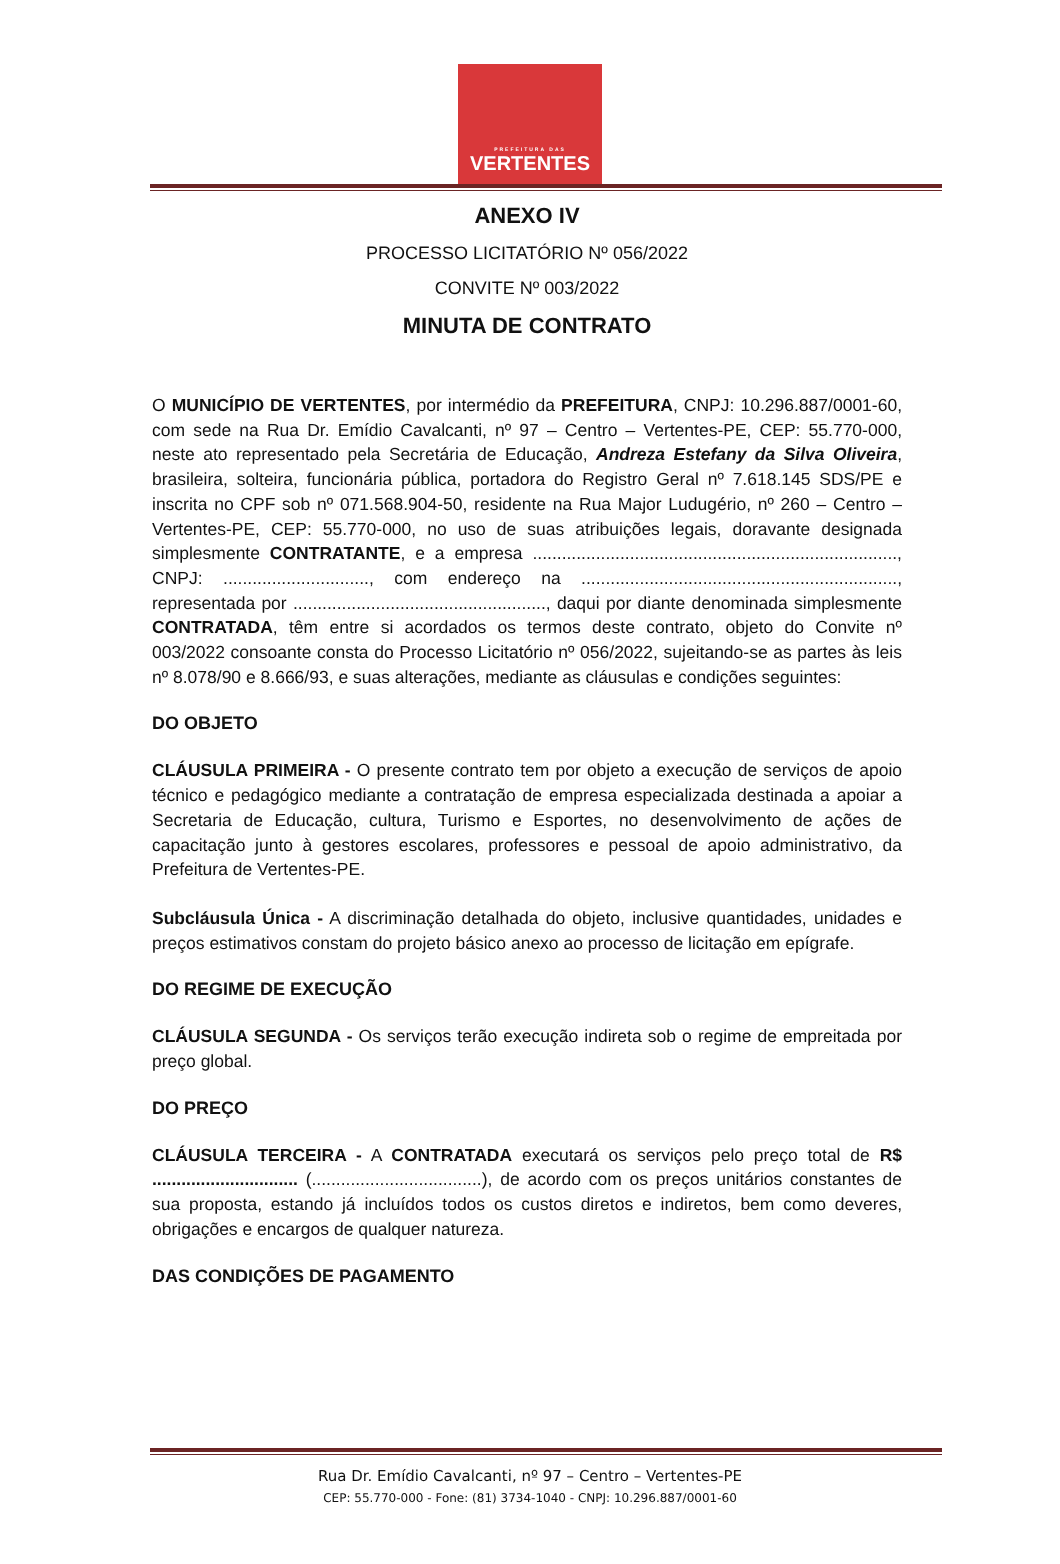PREFEITURA DAS
VERTENTES
ANEXO IV
PROCESSO LICITATÓRIO Nº 056/2022
CONVITE Nº 003/2022
MINUTA DE CONTRATO
O MUNICÍPIO DE VERTENTES, por intermédio da PREFEITURA, CNPJ: 10.296.887/0001-60, com sede na Rua Dr. Emídio Cavalcanti, nº 97 – Centro – Vertentes-PE, CEP: 55.770-000, neste ato representado pela Secretária de Educação, Andreza Estefany da Silva Oliveira, brasileira, solteira, funcionária pública, portadora do Registro Geral nº 7.618.145 SDS/PE e inscrita no CPF sob nº 071.568.904-50, residente na Rua Major Ludugério, nº 260 – Centro – Vertentes-PE, CEP: 55.770-000, no uso de suas atribuições legais, doravante designada simplesmente CONTRATANTE, e a empresa ..........................................................................., CNPJ: .............................., com endereço na ................................................................., representada por ...................................................., daqui por diante denominada simplesmente CONTRATADA, têm entre si acordados os termos deste contrato, objeto do Convite nº 003/2022 consoante consta do Processo Licitatório nº 056/2022, sujeitando-se as partes às leis nº 8.078/90 e 8.666/93, e suas alterações, mediante as cláusulas e condições seguintes:
DO OBJETO
CLÁUSULA PRIMEIRA - O presente contrato tem por objeto a execução de serviços de apoio técnico e pedagógico mediante a contratação de empresa especializada destinada a apoiar a Secretaria de Educação, cultura, Turismo e Esportes, no desenvolvimento de ações de capacitação junto à gestores escolares, professores e pessoal de apoio administrativo, da Prefeitura de Vertentes-PE.
Subcláusula Única - A discriminação detalhada do objeto, inclusive quantidades, unidades e preços estimativos constam do projeto básico anexo ao processo de licitação em epígrafe.
DO REGIME DE EXECUÇÃO
CLÁUSULA SEGUNDA - Os serviços terão execução indireta sob o regime de empreitada por preço global.
DO PREÇO
CLÁUSULA TERCEIRA - A CONTRATADA executará os serviços pelo preço total de R$ .............................. (...................................), de acordo com os preços unitários constantes de sua proposta, estando já incluídos todos os custos diretos e indiretos, bem como deveres, obrigações e encargos de qualquer natureza.
DAS CONDIÇÕES DE PAGAMENTO
Rua Dr. Emídio Cavalcanti, nº 97 – Centro – Vertentes-PE
CEP: 55.770-000 - Fone: (81) 3734-1040 - CNPJ: 10.296.887/0001-60